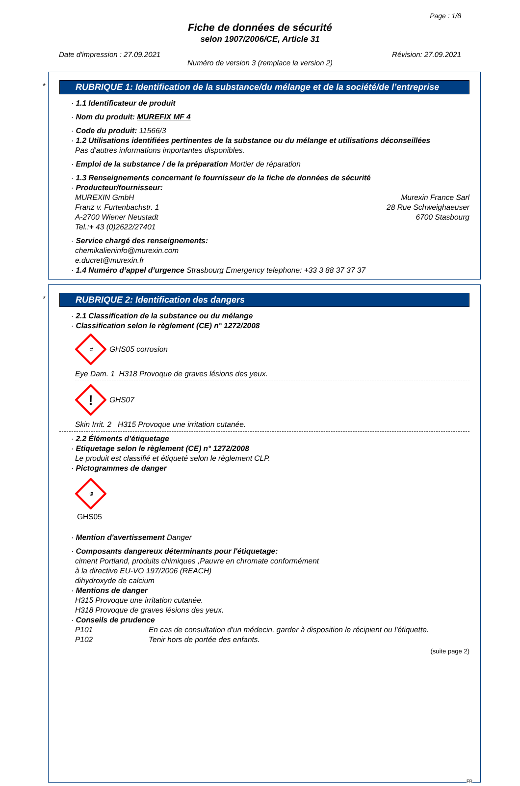Page : 1/8
Fiche de données de sécurité
selon 1907/2006/CE, Article 31
Date d'impression : 27.09.2021 Révision: 27.09.2021
Numéro de version 3 (remplace la version 2)
*
RUBRIQUE 1: Identification de la substance/du mélange et de la société/de l’entreprise
· 1.1 Identificateur de produit
· Nom du produit: MUREFIX MF 4
· Code du produit: 11566/3
· 1.2 Utilisations identifiées pertinentes de la substance ou du mélange et utilisations déconseillées
Pas d'autres informations importantes disponibles.
· Emploi de la substance / de la préparation Mortier de réparation
· 1.3 Renseignements concernant le fournisseur de la fiche de données de sécurité
· Producteur/fournisseur:
MUREXIN GmbH
Franz v. Furtenbachstr. 1
A-2700 Wiener Neustadt
Tel.:+ 43 (0)2622/27401
Murexin France Sarl
28 Rue Schweighaeuser
6700 Stasbourg
· Service chargé des renseignements:
chemikalieninfo@murexin.com
e.ducret@murexin.fr
· 1.4 Numéro d’appel d’urgence Strasbourg Emergency telephone: +33 3 88 37 37 37
*
RUBRIQUE 2: Identification des dangers
· 2.1 Classification de la substance ou du mélange
· Classification selon le règlement (CE) n° 1272/2008
⚗
GHS05 corrosion
Eye Dam. 1 H318 Provoque de graves lésions des yeux.
!
GHS07
Skin Irrit. 2 H315 Provoque une irritation cutanée.
· 2.2 Éléments d’étiquetage
· Etiquetage selon le règlement (CE) n° 1272/2008
Le produit est classifié et étiqueté selon le règlement CLP.
· Pictogrammes de danger
⚗
GHS05
· Mention d'avertissement Danger
· Composants dangereux déterminants pour l'étiquetage:
ciment Portland, produits chimiques ,Pauvre en chromate conformément
à la directive EU-VO 197/2006 (REACH)
dihydroxyde de calcium
· Mentions de danger
H315 Provoque une irritation cutanée.
H318 Provoque de graves lésions des yeux.
· Conseils de prudence
P101 En cas de consultation d'un médecin, garder à disposition le récipient ou l'étiquette.
P102 Tenir hors de portée des enfants.
(suite page 2)
FR